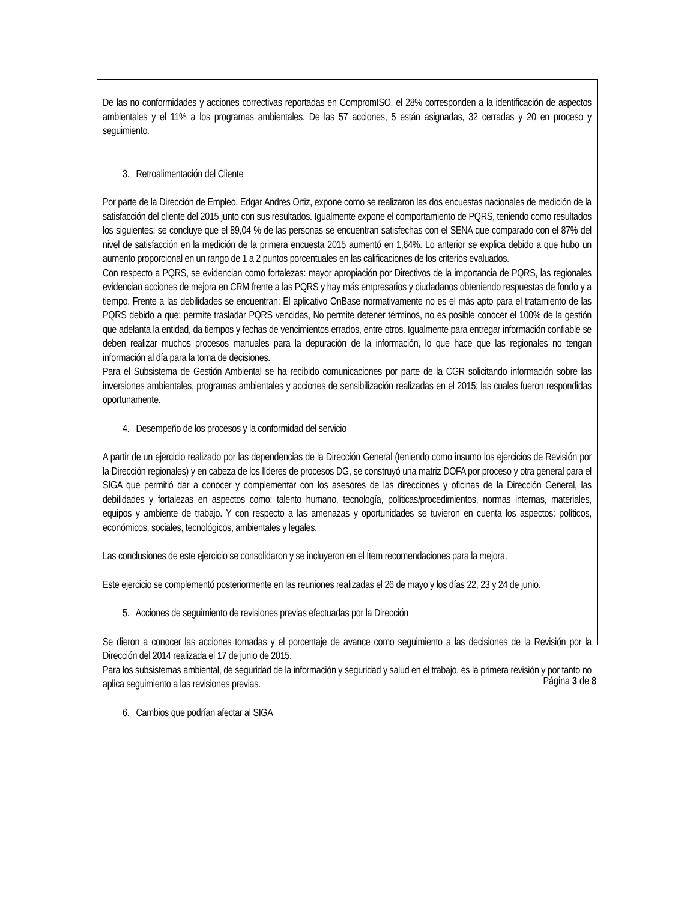De las no conformidades y acciones correctivas reportadas en CompromISO, el 28% corresponden a la identificación de aspectos ambientales y el 11% a los programas ambientales. De las 57 acciones, 5 están asignadas, 32 cerradas y 20 en proceso y seguimiento.
3. Retroalimentación del Cliente
Por parte de la Dirección de Empleo, Edgar Andres Ortiz, expone como se realizaron las dos encuestas nacionales de medición de la satisfacción del cliente del 2015 junto con sus resultados. Igualmente expone el comportamiento de PQRS, teniendo como resultados los siguientes: se concluye que el 89,04 % de las personas se encuentran satisfechas con el SENA que comparado con el 87% del nivel de satisfacción en la medición de la primera encuesta 2015 aumentó en 1,64%. Lo anterior se explica debido a que hubo un aumento proporcional en un rango de 1 a 2 puntos porcentuales en las calificaciones de los criterios evaluados.
Con respecto a PQRS, se evidencian como fortalezas: mayor apropiación por Directivos de la importancia de PQRS, las regionales evidencian acciones de mejora en CRM frente a las PQRS y hay más empresarios y ciudadanos obteniendo respuestas de fondo y a tiempo. Frente a las debilidades se encuentran: El aplicativo OnBase normativamente no es el más apto para el tratamiento de las PQRS debido a que: permite trasladar PQRS vencidas, No permite detener términos, no es posible conocer el 100% de la gestión que adelanta la entidad, da tiempos y fechas de vencimientos errados, entre otros. Igualmente para entregar información confiable se deben realizar muchos procesos manuales para la depuración de la información, lo que hace que las regionales no tengan información al día para la toma de decisiones.
Para el Subsistema de Gestión Ambiental se ha recibido comunicaciones por parte de la CGR solicitando información sobre las inversiones ambientales, programas ambientales y acciones de sensibilización realizadas en el 2015; las cuales fueron respondidas oportunamente.
4. Desempeño de los procesos y la conformidad del servicio
A partir de un ejercicio realizado por las dependencias de la Dirección General (teniendo como insumo los ejercicios de Revisión por la Dirección regionales) y en cabeza de los líderes de procesos DG, se construyó una matriz DOFA por proceso y otra general para el SIGA que permitió dar a conocer y complementar con los asesores de las direcciones y oficinas de la Dirección General, las debilidades y fortalezas en aspectos como: talento humano, tecnología, políticas/procedimientos, normas internas, materiales, equipos y ambiente de trabajo. Y con respecto a las amenazas y oportunidades se tuvieron en cuenta los aspectos: políticos, económicos, sociales, tecnológicos, ambientales y legales.
Las conclusiones de este ejercicio se consolidaron y se incluyeron en el Ítem recomendaciones para la mejora.
Este ejercicio se complementó posteriormente en las reuniones realizadas el 26 de mayo y los días 22, 23 y 24 de junio.
5. Acciones de seguimiento de revisiones previas efectuadas por la Dirección
Se dieron a conocer las acciones tomadas y el porcentaje de avance como seguimiento a las decisiones de la Revisión por la Dirección del 2014 realizada el 17 de junio de 2015.
Para los subsistemas ambiental, de seguridad de la información y seguridad y salud en el trabajo, es la primera revisión y por tanto no aplica seguimiento a las revisiones previas.
6. Cambios que podrían afectar al SIGA
Página 3 de 8